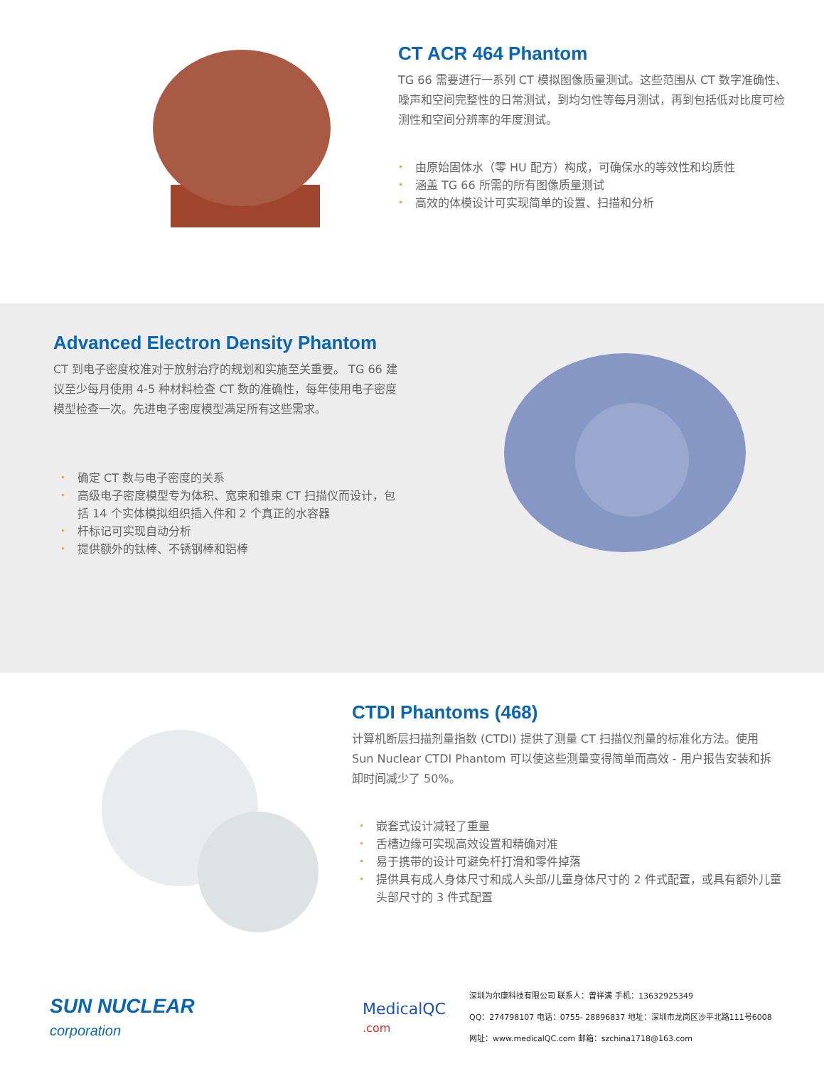CT ACR 464 Phantom
TG 66 需要进行一系列 CT 模拟图像质量测试。这些范围从 CT 数字准确性、噪声和空间完整性的日常测试，到均匀性等每月测试，再到包括低对比度可检测性和空间分辨率的年度测试。
• 由原始固体水（零 HU 配方）构成，可确保水的等效性和均质性
• 涵盖 TG 66 所需的所有图像质量测试
• 高效的体模设计可实现简单的设置、扫描和分析
Advanced Electron Density Phantom
CT 到电子密度校准对于放射治疗的规划和实施至关重要。 TG 66 建议至少每月使用 4-5 种材料检查 CT 数的准确性，每年使用电子密度模型检查一次。先进电子密度模型满足所有这些需求。
• 确定 CT 数与电子密度的关系
• 高级电子密度模型专为体积、宽束和锥束 CT 扫描仪而设计，包括 14 个实体模拟组织插入件和 2 个真正的水容器
• 杆标记可实现自动分析
• 提供额外的钛棒、不锈钢棒和铝棒
CTDI Phantoms (468)
计算机断层扫描剂量指数 (CTDI) 提供了测量 CT 扫描仪剂量的标准化方法。使用 Sun Nuclear CTDI Phantom 可以使这些测量变得简单而高效 - 用户报告安装和拆卸时间减少了 50%。
• 嵌套式设计减轻了重量
• 舌槽边缘可实现高效设置和精确对准
• 易于携带的设计可避免杆打滑和零件掉落
• 提供具有成人身体尺寸和成人头部/儿童身体尺寸的 2 件式配置，或具有额外儿童头部尺寸的 3 件式配置
SUN NUCLEAR
corporation
MedicalQC
.com
深圳为尔康科技有限公司 联系人：曾祥满 手机：13632925349
QQ：274798107 电话：0755- 28896837 地址：深圳市龙岗区沙平北路111号6008
网址：www.medicalQC.com 邮箱：szchina1718@163.com